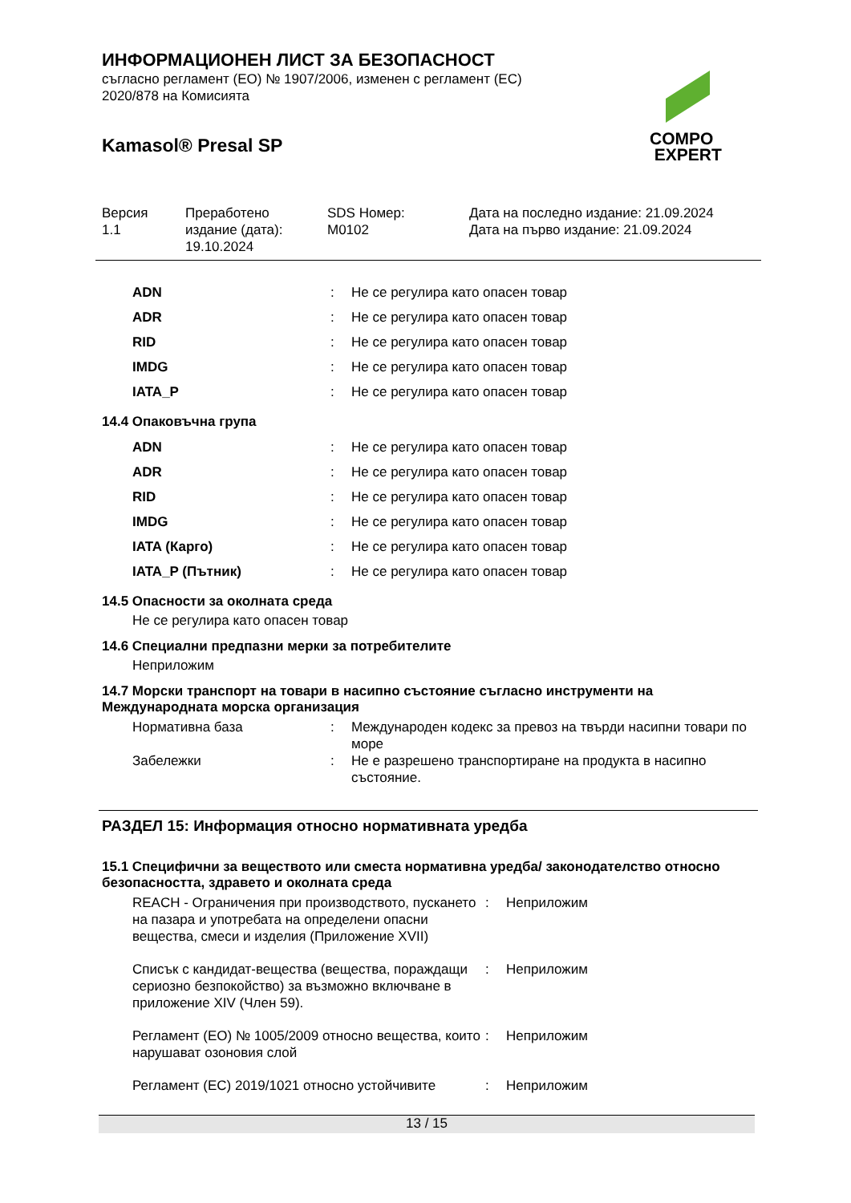ИНФОРМАЦИОНЕН ЛИСТ ЗА БЕЗОПАСНОСТ
съгласно регламент (ЕО) № 1907/2006, изменен с регламент (ЕС)
2020/878 на Комисията
Kamasol® Presal SP
COMPO
EXPERT
Версия
1.1
Преработено
издание (дата):
19.10.2024
SDS Номер:
M0102
Дата на последно издание: 21.09.2024
Дата на първо издание: 21.09.2024
| ADN | : | Не се регулира като опасен товар |
| ADR | : | Не се регулира като опасен товар |
| RID | : | Не се регулира като опасен товар |
| IMDG | : | Не се регулира като опасен товар |
| IATA_P | : | Не се регулира като опасен товар |
14.4 Опаковъчна група
| ADN | : | Не се регулира като опасен товар |
| ADR | : | Не се регулира като опасен товар |
| RID | : | Не се регулира като опасен товар |
| IMDG | : | Не се регулира като опасен товар |
| IATA (Карго) | : | Не се регулира като опасен товар |
| IATA_P (Пътник) | : | Не се регулира като опасен товар |
14.5 Опасности за околната среда
Не се регулира като опасен товар
14.6 Специални предпазни мерки за потребителите
Неприложим
14.7 Морски транспорт на товари в насипно състояние съгласно инструменти на Международната морска организация
| Нормативна база | : | Международен кодекс за превоз на твърди насипни товари по море |
| Забележки | : | Не е разрешено транспортиране на продукта в насипно състояние. |
РАЗДЕЛ 15: Информация относно нормативната уредба
15.1 Специфични за веществото или сместа нормативна уредба/ законодателство относно безопасността, здравето и околната среда
| REACH - Ограничения при производството, пускането на пазара и употребата на определени опасни вещества, смеси и изделия (Приложение XVII) | : | Неприложим |
| Списък с кандидат-вещества (вещества, пораждащи сериозно безпокойство) за възможно включване в приложение XIV (Член 59). | : | Неприложим |
| Регламент (ЕО) № 1005/2009 относно вещества, които нарушават озоновия слой | : | Неприложим |
| Регламент (ЕС) 2019/1021 относно устойчивите | : | Неприложим |
13 / 15